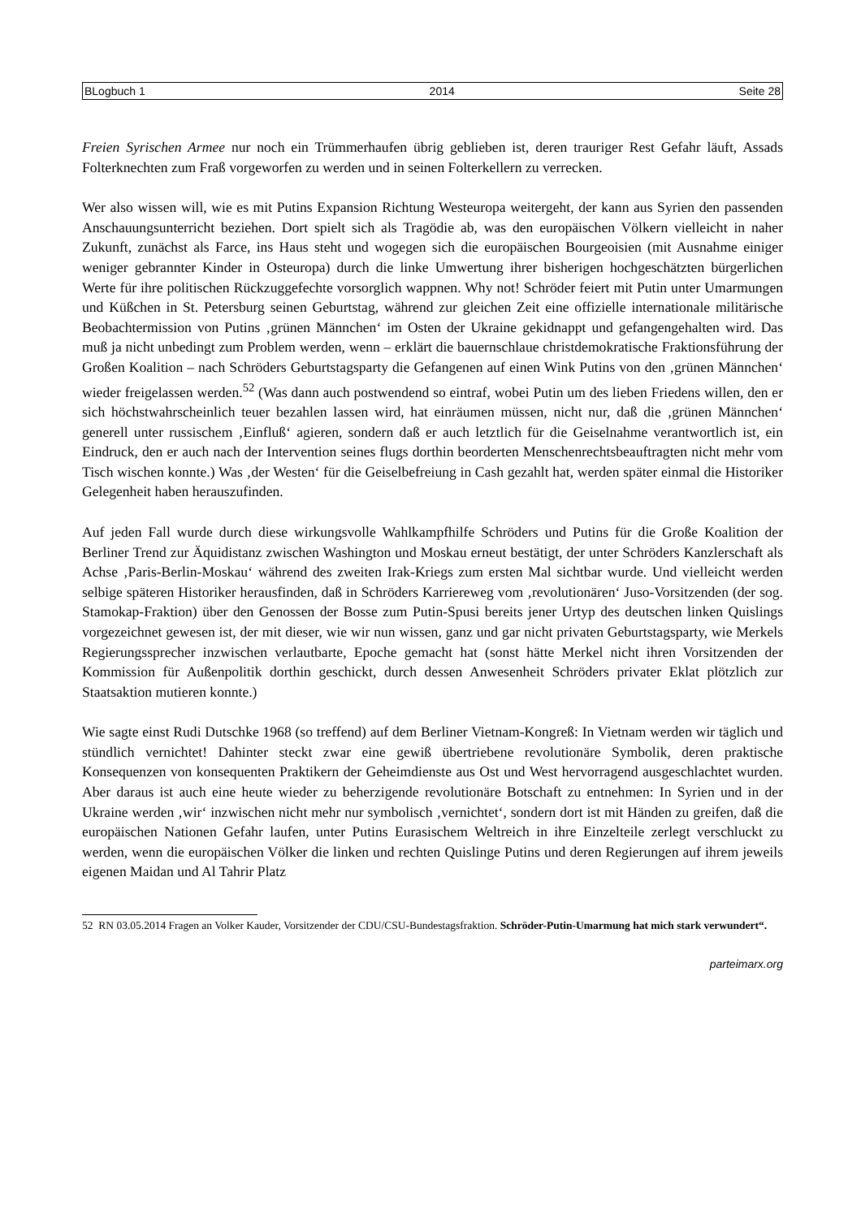BLogbuch 1 2014 Seite 28
Freien Syrischen Armee nur noch ein Trümmerhaufen übrig geblieben ist, deren trauriger Rest Gefahr läuft, Assads Folterknechten zum Fraß vorgeworfen zu werden und in seinen Folterkellern zu verrecken.
Wer also wissen will, wie es mit Putins Expansion Richtung Westeuropa weitergeht, der kann aus Syrien den passenden Anschauungsunterricht beziehen. Dort spielt sich als Tragödie ab, was den europäischen Völkern vielleicht in naher Zukunft, zunächst als Farce, ins Haus steht und wogegen sich die europäischen Bourgeoisien (mit Ausnahme einiger weniger gebrannter Kinder in Osteuropa) durch die linke Umwertung ihrer bisherigen hochgeschätzten bürgerlichen Werte für ihre politischen Rückzuggefechte vorsorglich wappnen. Why not! Schröder feiert mit Putin unter Umarmungen und Küßchen in St. Petersburg seinen Geburtstag, während zur gleichen Zeit eine offizielle internationale militärische Beobachtermission von Putins ‚grünen Männchen‘ im Osten der Ukraine gekidnappt und gefangengehalten wird. Das muß ja nicht unbedingt zum Problem werden, wenn – erklärt die bauernschlaue christdemokratische Fraktionsführung der Großen Koalition – nach Schröders Geburtstagsparty die Gefangenen auf einen Wink Putins von den ‚grünen Männchen‘ wieder freigelassen werden.<sup>52</sup> (Was dann auch postwendend so eintraf, wobei Putin um des lieben Friedens willen, den er sich höchstwahrscheinlich teuer bezahlen lassen wird, hat einräumen müssen, nicht nur, daß die ‚grünen Männchen‘ generell unter russischem ‚Einfluß‘ agieren, sondern daß er auch letztlich für die Geiselnahme verantwortlich ist, ein Eindruck, den er auch nach der Intervention seines flugs dorthin beorderten Menschenrechtsbeauftragten nicht mehr vom Tisch wischen konnte.) Was ‚der Westen‘ für die Geiselbefreiung in Cash gezahlt hat, werden später einmal die Historiker Gelegenheit haben herauszufinden.
Auf jeden Fall wurde durch diese wirkungsvolle Wahlkampfhilfe Schröders und Putins für die Große Koalition der Berliner Trend zur Äquidistanz zwischen Washington und Moskau erneut bestätigt, der unter Schröders Kanzlerschaft als Achse ‚Paris-Berlin-Moskau‘ während des zweiten Irak-Kriegs zum ersten Mal sichtbar wurde. Und vielleicht werden selbige späteren Historiker herausfinden, daß in Schröders Karriereweg vom ‚revolutionären‘ Juso-Vorsitzenden (der sog. Stamokap-Fraktion) über den Genossen der Bosse zum Putin-Spusi bereits jener Urtyp des deutschen linken Quislings vorgezeichnet gewesen ist, der mit dieser, wie wir nun wissen, ganz und gar nicht privaten Geburtstagsparty, wie Merkels Regierungssprecher inzwischen verlautbarte, Epoche gemacht hat (sonst hätte Merkel nicht ihren Vorsitzenden der Kommission für Außenpolitik dorthin geschickt, durch dessen Anwesenheit Schröders privater Eklat plötzlich zur Staatsaktion mutieren konnte.)
Wie sagte einst Rudi Dutschke 1968 (so treffend) auf dem Berliner Vietnam-Kongreß: In Vietnam werden wir täglich und stündlich vernichtet! Dahinter steckt zwar eine gewiß übertriebene revolutionäre Symbolik, deren praktische Konsequenzen von konsequenten Praktikern der Geheimdienste aus Ost und West hervorragend ausgeschlachtet wurden. Aber daraus ist auch eine heute wieder zu beherzigende revolutionäre Botschaft zu entnehmen: In Syrien und in der Ukraine werden ‚wir‘ inzwischen nicht mehr nur symbolisch ‚vernichtet‘, sondern dort ist mit Händen zu greifen, daß die europäischen Nationen Gefahr laufen, unter Putins Eurasischem Weltreich in ihre Einzelteile zerlegt verschluckt zu werden, wenn die europäischen Völker die linken und rechten Quislinge Putins und deren Regierungen auf ihrem jeweils eigenen Maidan und Al Tahrir Platz
52 RN 03.05.2014 Fragen an Volker Kauder, Vorsitzender der CDU/CSU-Bundestagsfraktion. Schröder-Putin-Umarmung hat mich stark verwundert“.
parteimarx.org